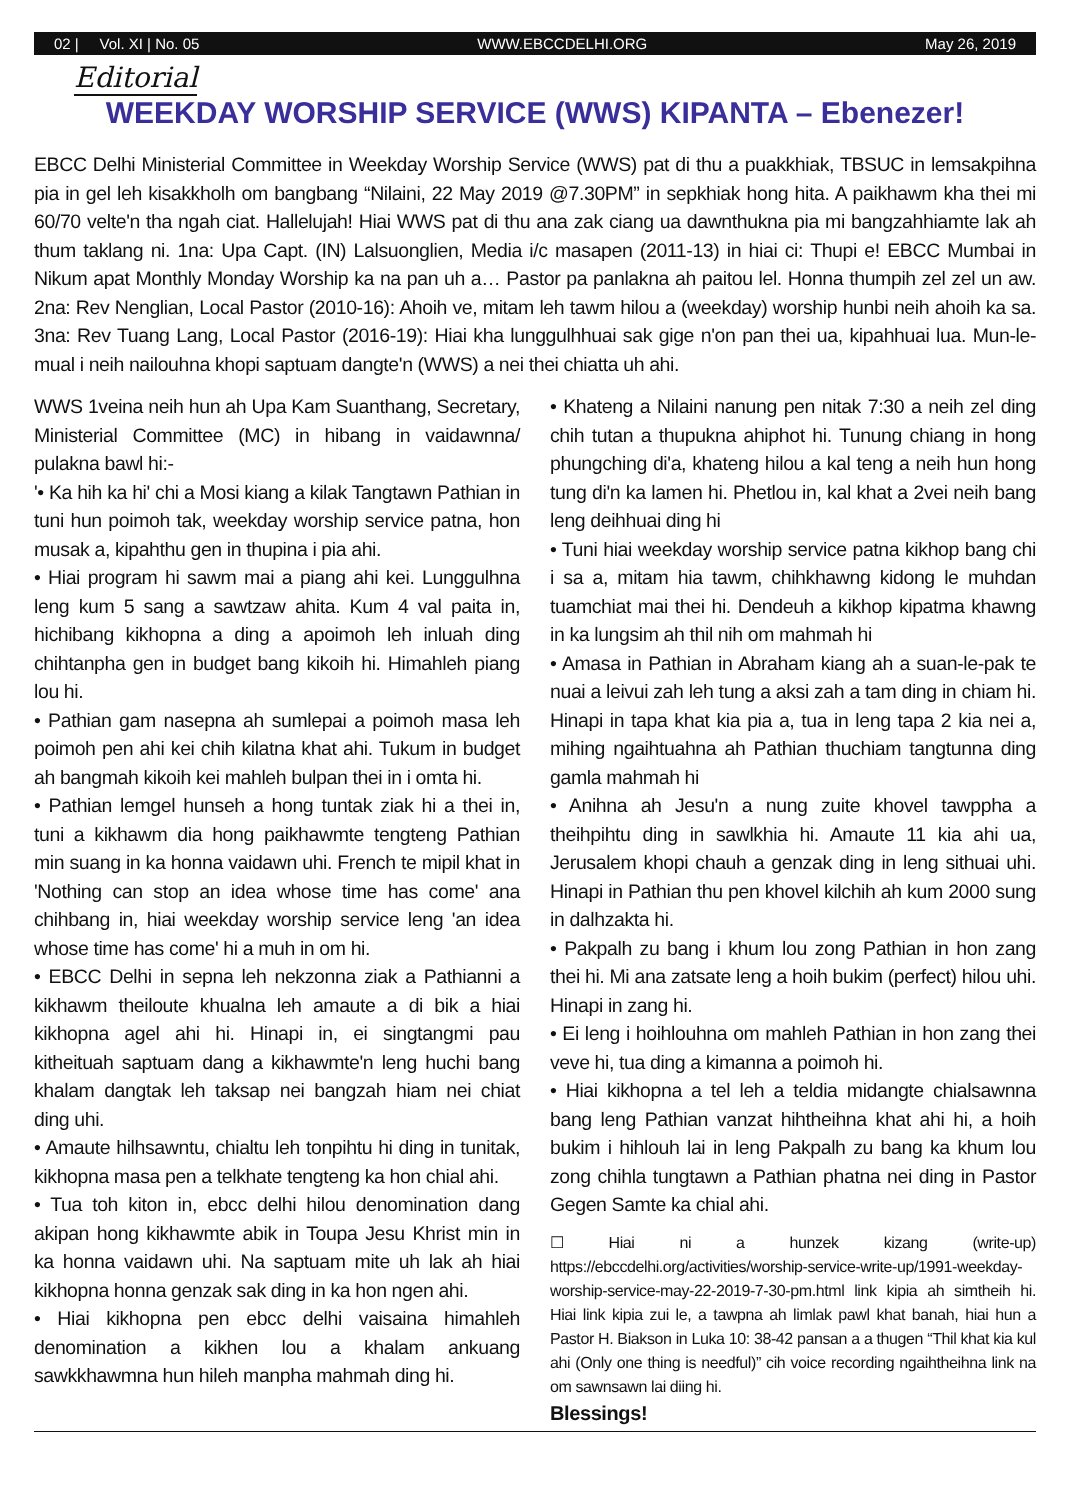02 | Vol. XI | No. 05 WWW.EBCCDELHI.ORG May 26, 2019
Editorial
WEEKDAY WORSHIP SERVICE (WWS) KIPANTA – Ebenezer!
EBCC Delhi Ministerial Committee in Weekday Worship Service (WWS) pat di thu a puakkhiak, TBSUC in lemsakpihna pia in gel leh kisakkholh om bangbang “Nilaini, 22 May 2019 @7.30PM” in sepkhiak hong hita. A paikhawm kha thei mi 60/70 velte'n tha ngah ciat. Hallelujah! Hiai WWS pat di thu ana zak ciang ua dawnthukna pia mi bangzahhiamte lak ah thum taklang ni. 1na: Upa Capt. (IN) Lalsuonglien, Media i/c masapen (2011-13) in hiai ci: Thupi e! EBCC Mumbai in Nikum apat Monthly Monday Worship ka na pan uh a… Pastor pa panlakna ah paitou lel. Honna thumpih zel zel un aw. 2na: Rev Nenglian, Local Pastor (2010-16): Ahoih ve, mitam leh tawm hilou a (weekday) worship hunbi neih ahoih ka sa. 3na: Rev Tuang Lang, Local Pastor (2016-19): Hiai kha lunggulhhuai sak gige n'on pan thei ua, kipahhuai lua. Mun-le-mual i neih nailouhna khopi saptuam dangte'n (WWS) a nei thei chiatta uh ahi.
WWS 1veina neih hun ah Upa Kam Suanthang, Secretary, Ministerial Committee (MC) in hibang in vaidawnna/ pulakna bawl hi:-
'• Ka hih ka hi' chi a Mosi kiang a kilak Tangtawn Pathian in tuni hun poimoh tak, weekday worship service patna, hon musak a, kipahthu gen in thupina i pia ahi.
• Hiai program hi sawm mai a piang ahi kei. Lunggulhna leng kum 5 sang a sawtzaw ahita. Kum 4 val paita in, hichibang kikhopna a ding a apoimoh leh inluah ding chihtanpha gen in budget bang kikoih hi. Himahleh piang lou hi.
• Pathian gam nasepna ah sumlepai a poimoh masa leh poimoh pen ahi kei chih kilatna khat ahi. Tukum in budget ah bangmah kikoih kei mahleh bulpan thei in i omta hi.
• Pathian lemgel hunseh a hong tuntak ziak hi a thei in, tuni a kikhawm dia hong paikhawmte tengteng Pathian min suang in ka honna vaidawn uhi. French te mipil khat in 'Nothing can stop an idea whose time has come' ana chihbang in, hiai weekday worship service leng 'an idea whose time has come' hi a muh in om hi.
• EBCC Delhi in sepna leh nekzonna ziak a Pathianni a kikhawm theiloute khualna leh amaute a di bik a hiai kikhopna agel ahi hi. Hinapi in, ei singtangmi pau kitheituah saptuam dang a kikhawmte'n leng huchi bang khalam dangtak leh taksap nei bangzah hiam nei chiat ding uhi.
• Amaute hilhsawntu, chialtu leh tonpihtu hi ding in tunitak, kikhopna masa pen a telkhate tengteng ka hon chial ahi.
• Tua toh kiton in, ebcc delhi hilou denomination dang akipan hong kikhawmte abik in Toupa Jesu Khrist min in ka honna vaidawn uhi. Na saptuam mite uh lak ah hiai kikhopna honna genzak sak ding in ka hon ngen ahi.
• Hiai kikhopna pen ebcc delhi vaisaina himahleh denomination a kikhen lou a khalam ankuang sawkkhawmna hun hileh manpha mahmah ding hi.
• Khateng a Nilaini nanung pen nitak 7:30 a neih zel ding chih tutan a thupukna ahiphot hi. Tunung chiang in hong phungching di'a, khateng hilou a kal teng a neih hun hong tung di'n ka lamen hi. Phetlou in, kal khat a 2vei neih bang leng deihhuai ding hi
• Tuni hiai weekday worship service patna kikhop bang chi i sa a, mitam hia tawm, chihkhawng kidong le muhdan tuamchiat mai thei hi. Dendeuh a kikhop kipatma khawng in ka lungsim ah thil nih om mahmah hi
• Amasa in Pathian in Abraham kiang ah a suan-le-pak te nuai a leivui zah leh tung a aksi zah a tam ding in chiam hi. Hinapi in tapa khat kia pia a, tua in leng tapa 2 kia nei a, mihing ngaihtuahna ah Pathian thuchiam tangtunna ding gamla mahmah hi
• Anihna ah Jesu'n a nung zuite khovel tawppha a theihpihtu ding in sawlkhia hi. Amaute 11 kia ahi ua, Jerusalem khopi chauh a genzak ding in leng sithuai uhi. Hinapi in Pathian thu pen khovel kilchih ah kum 2000 sung in dalhzakta hi.
• Pakpalh zu bang i khum lou zong Pathian in hon zang thei hi. Mi ana zatsate leng a hoih bukim (perfect) hilou uhi. Hinapi in zang hi.
• Ei leng i hoihlouhna om mahleh Pathian in hon zang thei veve hi, tua ding a kimanna a poimoh hi.
• Hiai kikhopna a tel leh a teldia midangte chialsawnna bang leng Pathian vanzat hihtheihna khat ahi hi, a hoih bukim i hihlouh lai in leng Pakpalh zu bang ka khum lou zong chihla tungtawn a Pathian phatna nei ding in Pastor Gegen Samte ka chial ahi.
☐ Hiai ni a hunzek kizang (write-up) https://ebccdelhi.org/activities/worship-service-write-up/1991-weekday-worship-service-may-22-2019-7-30-pm.html link kipia ah simtheih hi. Hiai link kipia zui le, a tawpna ah limlak pawl khat banah, hiai hun a Pastor H. Biakson in Luka 10: 38-42 pansan a a thugen “Thil khat kia kul ahi (Only one thing is needful)” cih voice recording ngaihtheihna link na om sawnsawn lai diing hi.
Blessings!